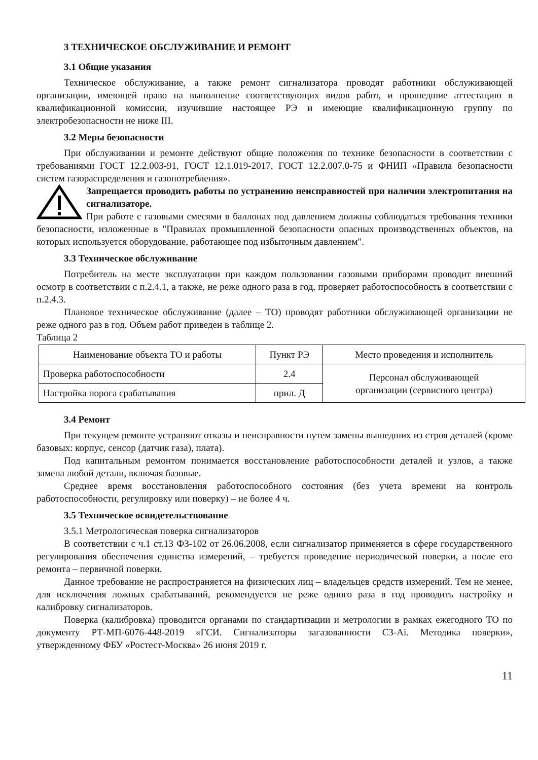3 ТЕХНИЧЕСКОЕ ОБСЛУЖИВАНИЕ И РЕМОНТ
3.1 Общие указания
Техническое обслуживание, а также ремонт сигнализатора проводят работники обслуживающей организации, имеющей право на выполнение соответствующих видов работ, и прошедшие аттестацию в квалификационной комиссии, изучившие настоящее РЭ и имеющие квалификационную группу по электробезопасности не ниже III.
3.2 Меры безопасности
При обслуживании и ремонте действуют общие положения по технике безопасности в соответствии с требованиями ГОСТ 12.2.003-91, ГОСТ 12.1.019-2017, ГОСТ 12.2.007.0-75 и ФНИП «Правила безопасности систем газораспределения и газопотребления».
Запрещается проводить работы по устранению неисправностей при наличии электропитания на сигнализаторе.
При работе с газовыми смесями в баллонах под давлением должны соблюдаться требования техники безопасности, изложенные в "Правилах промышленной безопасности опасных производственных объектов, на которых используется оборудование, работающее под избыточным давлением".
3.3 Техническое обслуживание
Потребитель на месте эксплуатации при каждом пользовании газовыми приборами проводит внешний осмотр в соответствии с п.2.4.1, а также, не реже одного раза в год, проверяет работоспособность в соответствии с п.2.4.3.
Плановое техническое обслуживание (далее – ТО) проводят работники обслуживающей организации не реже одного раз в год. Объем работ приведен в таблице 2.
Таблица 2
| Наименование объекта ТО и работы | Пункт РЭ | Место проведения и исполнитель |
| --- | --- | --- |
| Проверка работоспособности | 2.4 | Персонал обслуживающей организации (сервисного центра) |
| Настройка порога срабатывания | прил. Д | |
3.4 Ремонт
При текущем ремонте устраняют отказы и неисправности путем замены вышедших из строя деталей (кроме базовых: корпус, сенсор (датчик газа), плата).
Под капитальным ремонтом понимается восстановление работоспособности деталей и узлов, а также замена любой детали, включая базовые.
Среднее время восстановления работоспособного состояния (без учета времени на контроль работоспособности, регулировку или поверку) – не более 4 ч.
3.5 Техническое освидетельствование
3.5.1 Метрологическая поверка сигнализаторов
В соответствии с ч.1 ст.13 ФЗ-102 от 26.06.2008, если сигнализатор применяется в сфере государственного регулирования обеспечения единства измерений, – требуется проведение периодической поверки, а после его ремонта – первичной поверки.
Данное требование не распространяется на физических лиц – владельцев средств измерений. Тем не менее, для исключения ложных срабатываний, рекомендуется не реже одного раза в год проводить настройку и калибровку сигнализаторов.
Поверка (калибровка) проводится органами по стандартизации и метрологии в рамках ежегодного ТО по документу РТ-МП-6076-448-2019 «ГСИ. Сигнализаторы загазованности СЗ-Ai. Методика поверки», утвержденному ФБУ «Ростест-Москва» 26 июня 2019 г.
11